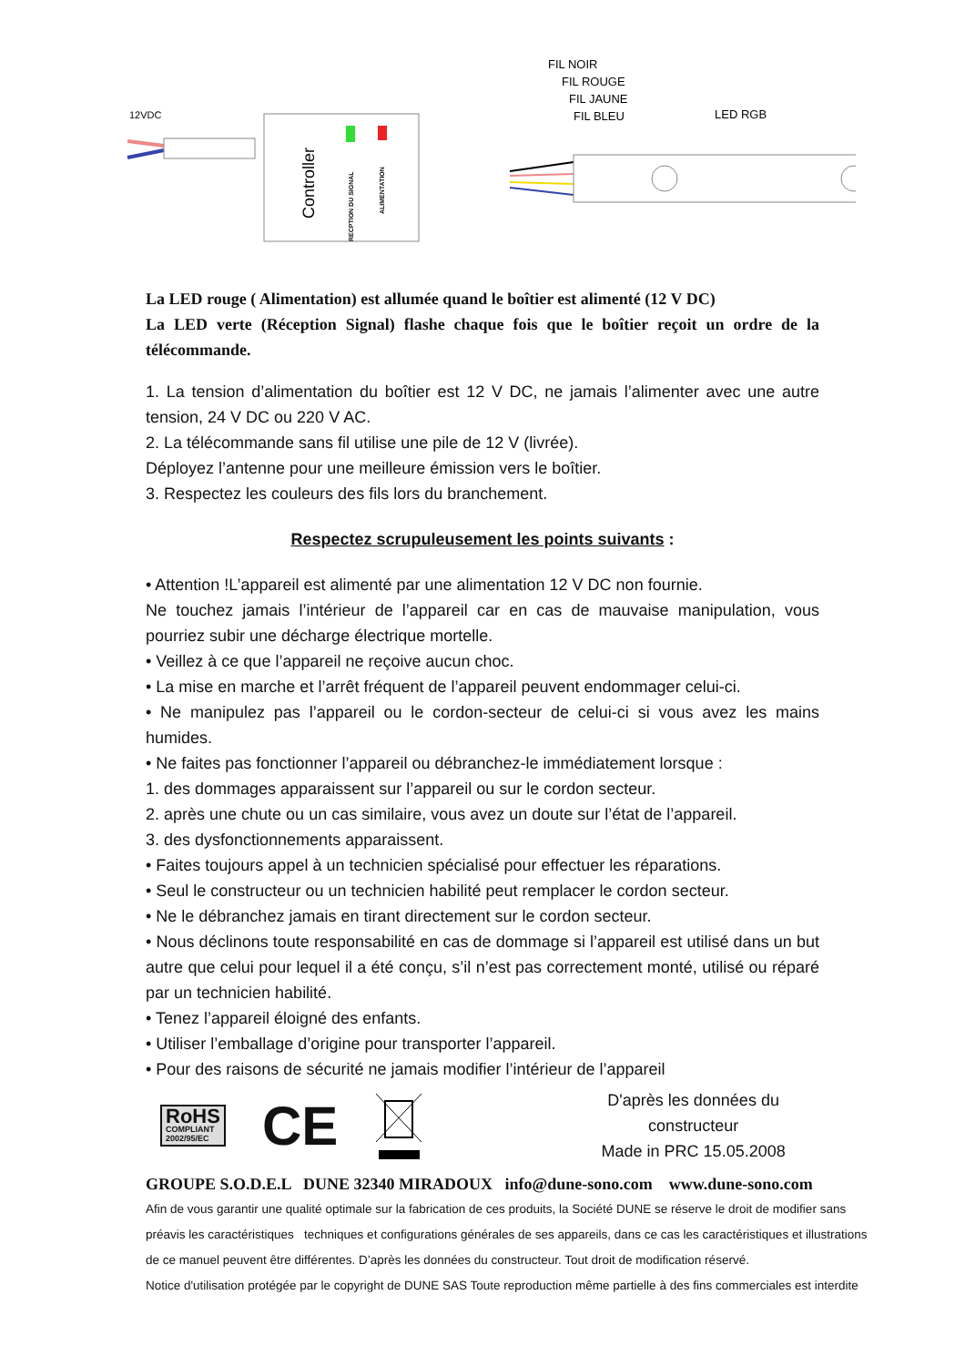12VDC
Controller
RECPTION DU SIGNAL
ALIMENTATION
FIL NOIR
FIL ROUGE
FIL JAUNE
FIL BLEU
LED RGB
La LED rouge ( Alimentation) est allumée quand le boîtier est alimenté (12 V DC)
La LED verte (Réception Signal) flashe chaque fois que le boîtier reçoit un ordre de la télécommande.
1. La tension d’alimentation du boîtier est 12 V DC, ne jamais l’alimenter avec une autre tension, 24 V DC ou 220 V AC.
2. La télécommande sans fil utilise une pile de 12 V (livrée).
Déployez l’antenne pour une meilleure émission vers le boîtier.
3. Respectez les couleurs des fils lors du branchement.
Respectez scrupuleusement les points suivants :
• Attention !L’appareil est alimenté par une alimentation 12 V DC non fournie.
Ne touchez jamais l’intérieur de l’appareil car en cas de mauvaise manipulation, vous pourriez subir une décharge électrique mortelle.
• Veillez à ce que l’appareil ne reçoive aucun choc.
• La mise en marche et l’arrêt fréquent de l’appareil peuvent endommager celui-ci.
• Ne manipulez pas l’appareil ou le cordon-secteur de celui-ci si vous avez les mains humides.
• Ne faites pas fonctionner l’appareil ou débranchez-le immédiatement lorsque :
1. des dommages apparaissent sur l’appareil ou sur le cordon secteur.
2. après une chute ou un cas similaire, vous avez un doute sur l’état de l’appareil.
3. des dysfonctionnements apparaissent.
• Faites toujours appel à un technicien spécialisé pour effectuer les réparations.
• Seul le constructeur ou un technicien habilité peut remplacer le cordon secteur.
• Ne le débranchez jamais en tirant directement sur le cordon secteur.
• Nous déclinons toute responsabilité en cas de dommage si l’appareil est utilisé dans un but autre que celui pour lequel il a été conçu, s’il n’est pas correctement monté, utilisé ou réparé par un technicien habilité.
• Tenez l’appareil éloigné des enfants.
• Utiliser l’emballage d’origine pour transporter l’appareil.
• Pour des raisons de sécurité ne jamais modifier l’intérieur de l’appareil
RoHS
COMPLIANT
2002/95/EC
CE
D'après les données du constructeur
Made in PRC 15.05.2008
GROUPE S.O.D.E.L DUNE 32340 MIRADOUX info@dune-sono.com www.dune-sono.com
Afin de vous garantir une qualité optimale sur la fabrication de ces produits, la Société DUNE se réserve le droit de modifier sans préavis les caractéristiques techniques et configurations générales de ses appareils, dans ce cas les caractéristiques et illustrations de ce manuel peuvent être différentes. D’après les données du constructeur. Tout droit de modification réservé.
Notice d'utilisation protégée par le copyright de DUNE SAS Toute reproduction même partielle à des fins commerciales est interdite